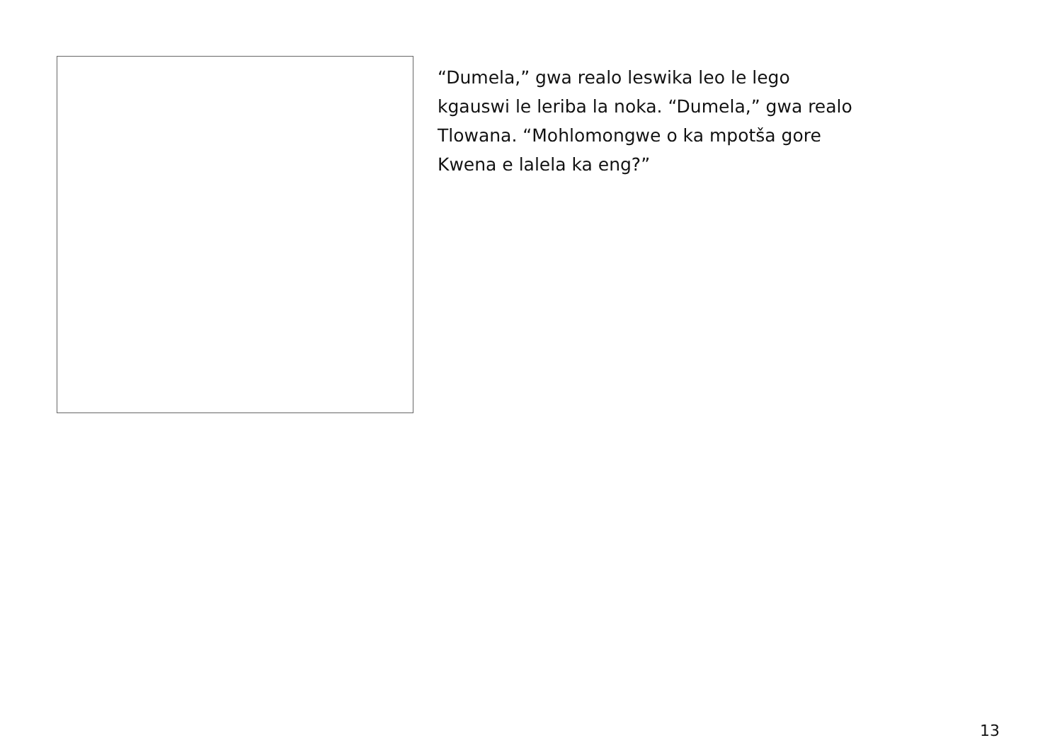“Dumela,” gwa realo leswika leo le lego
kgauswi le leriba la noka. “Dumela,” gwa realo
Tlowana. “Mohlomongwe o ka mpotša gore
Kwena e lalela ka eng?”
13